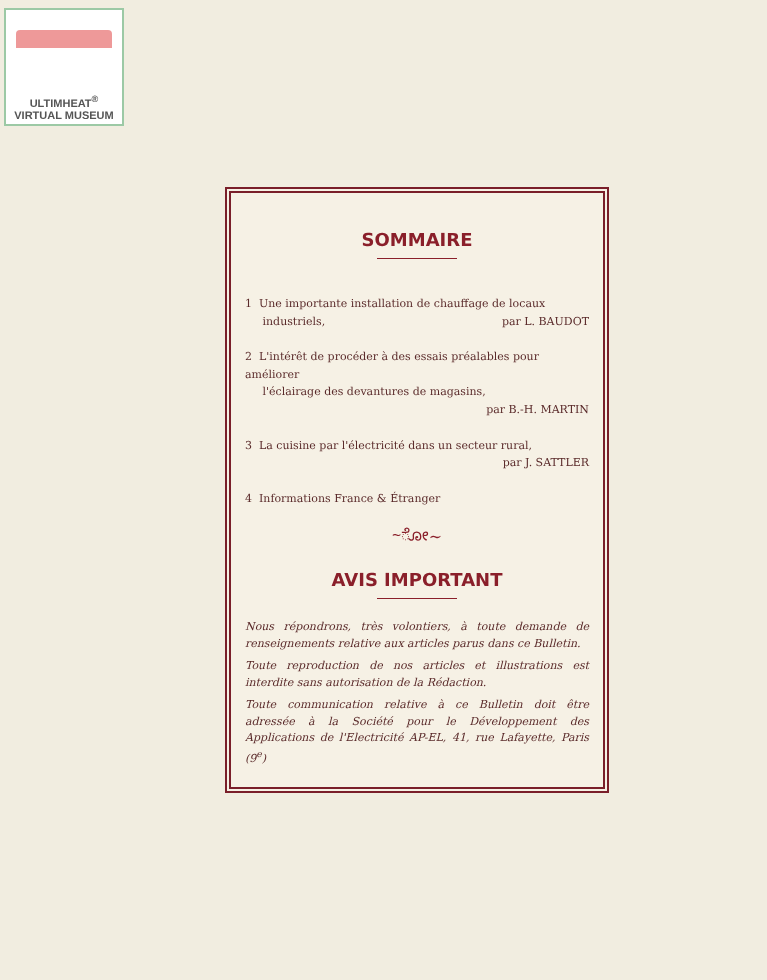ULTIMHEAT<sup>®</sup>
VIRTUAL MUSEUM
SOMMAIRE
1 Une importante installation de chauffage de locaux
industriels, par L. BAUDOT
2 L'intérêt de procéder à des essais préalables pour améliorer
l'éclairage des devantures de magasins,
par B.-H. MARTIN
3 La cuisine par l'électricité dans un secteur rural,
par J. SATTLER
4 Informations France & Étranger
~ೋ~
AVIS IMPORTANT
Nous répondrons, très volontiers, à toute demande de renseignements relative aux articles parus dans ce Bulletin.
Toute reproduction de nos articles et illustrations est interdite sans autorisation de la Rédaction.
Toute communication relative à ce Bulletin doit être adressée à la Société pour le Développement des Applications de l'Electricité AP-EL, 41, rue Lafayette, Paris (9<sup>e</sup>)